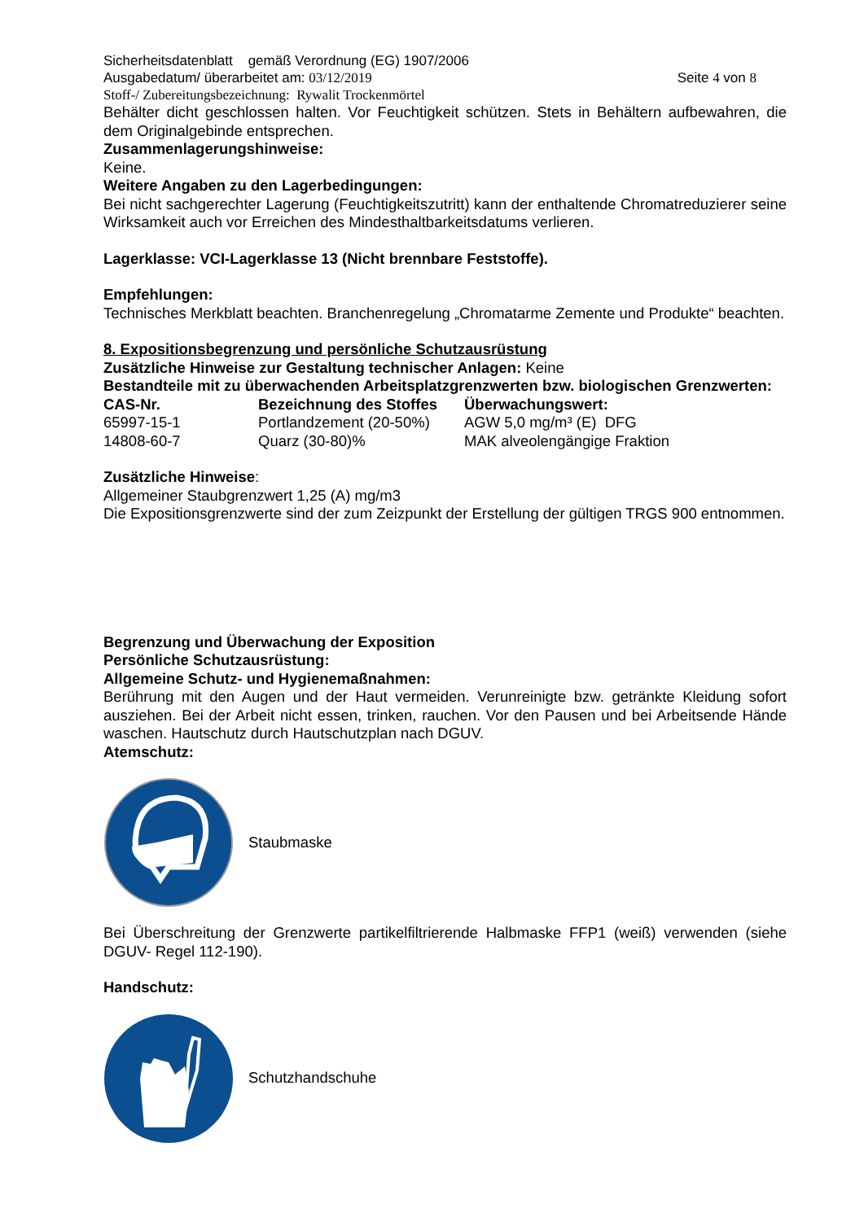Sicherheitsdatenblatt gemäß Verordnung (EG) 1907/2006
Ausgabedatum/ überarbeitet am: 03/12/2019 Seite 4 von 8
Stoff-/ Zubereitungsbezeichnung: Rywalit Trockenmörtel
Behälter dicht geschlossen halten. Vor Feuchtigkeit schützen. Stets in Behältern aufbewahren, die dem Originalgebinde entsprechen.
Zusammenlagerungshinweise:
Keine.
Weitere Angaben zu den Lagerbedingungen:
Bei nicht sachgerechter Lagerung (Feuchtigkeitszutritt) kann der enthaltende Chromatreduzierer seine Wirksamkeit auch vor Erreichen des Mindesthaltbarkeitsdatums verlieren.
Lagerklasse: VCI-Lagerklasse 13 (Nicht brennbare Feststoffe).
Empfehlungen:
Technisches Merkblatt beachten. Branchenregelung „Chromatarme Zemente und Produkte“ beachten.
8. Expositionsbegrenzung und persönliche Schutzausrüstung
Zusätzliche Hinweise zur Gestaltung technischer Anlagen: Keine
Bestandteile mit zu überwachenden Arbeitsplatzgrenzwerten bzw. biologischen Grenzwerten:
| CAS-Nr. | Bezeichnung des Stoffes | Überwachungswert: |
| --- | --- | --- |
| 65997-15-1 | Portlandzement (20-50%) | AGW 5,0 mg/m³ (E) DFG |
| 14808-60-7 | Quarz (30-80)% | MAK alveolengängige Fraktion |
Zusätzliche Hinweise:
Allgemeiner Staubgrenzwert 1,25 (A) mg/m3
Die Expositionsgrenzwerte sind der zum Zeizpunkt der Erstellung der gültigen TRGS 900 entnommen.
Begrenzung und Überwachung der Exposition
Persönliche Schutzausrüstung:
Allgemeine Schutz- und Hygienemaßnahmen:
Berührung mit den Augen und der Haut vermeiden. Verunreinigte bzw. getränkte Kleidung sofort ausziehen. Bei der Arbeit nicht essen, trinken, rauchen. Vor den Pausen und bei Arbeitsende Hände waschen. Hautschutz durch Hautschutzplan nach DGUV.
Atemschutz:
Staubmaske
Bei Überschreitung der Grenzwerte partikelfiltrierende Halbmaske FFP1 (weiß) verwenden (siehe DGUV- Regel 112-190).
Handschutz:
Schutzhandschuhe